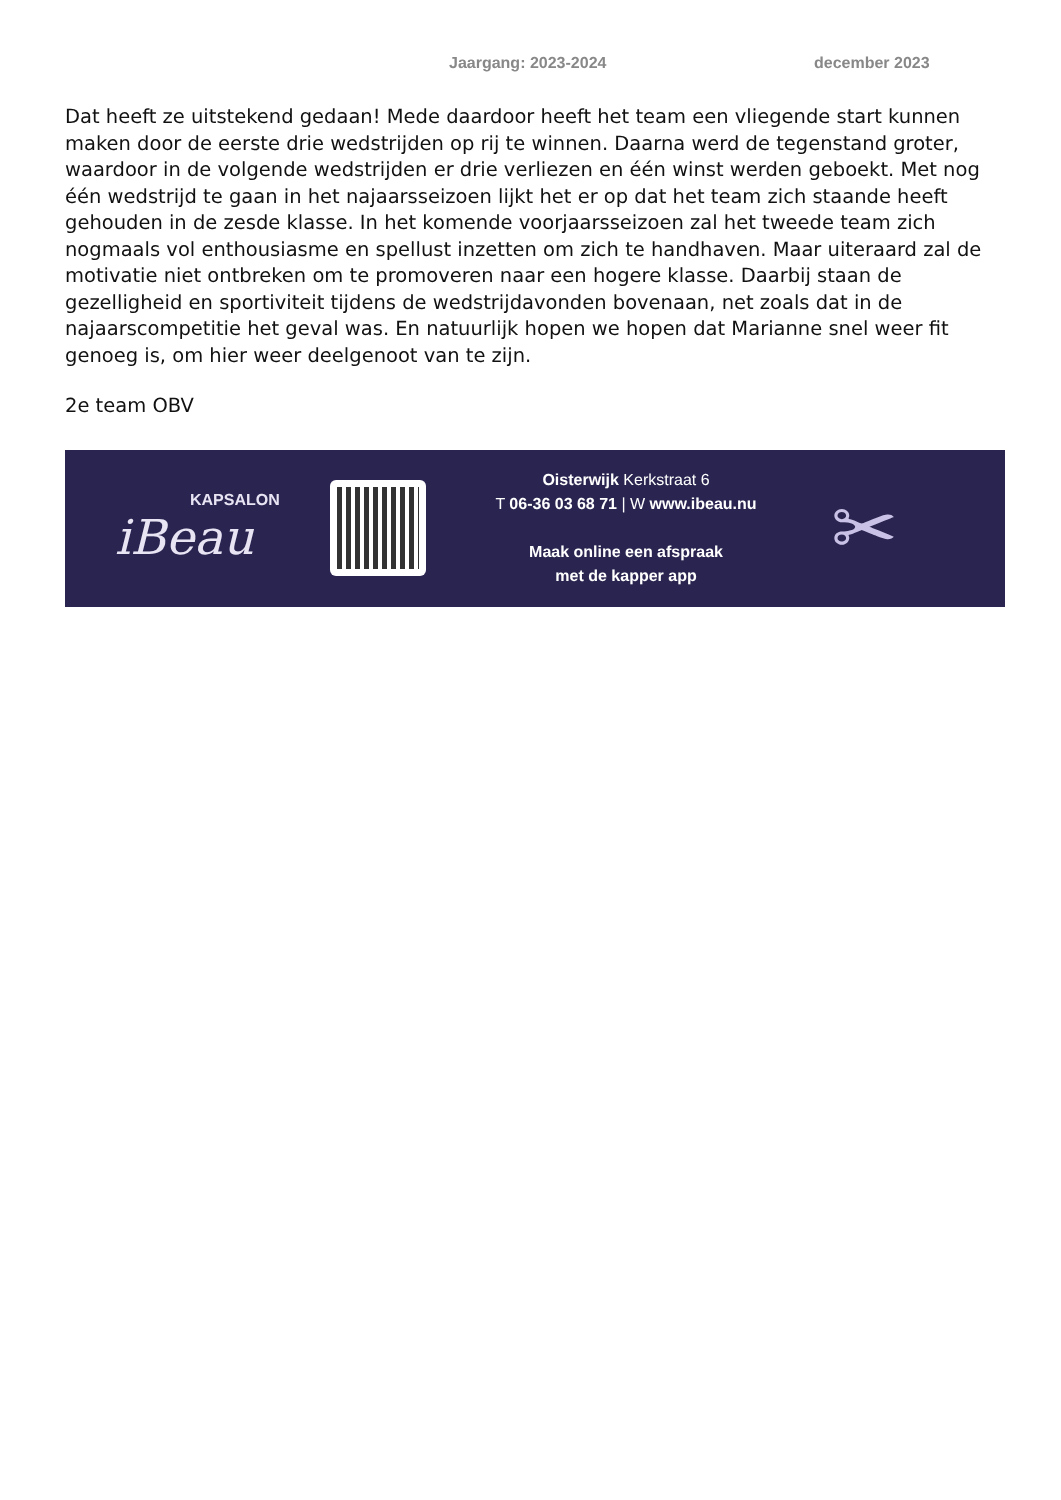Jaargang: 2023-2024 december 2023
Dat heeft ze uitstekend gedaan! Mede daardoor heeft het team een vliegende start kunnen maken door de eerste drie wedstrijden op rij te winnen. Daarna werd de tegenstand groter, waardoor in de volgende wedstrijden er drie verliezen en één winst werden geboekt. Met nog één wedstrijd te gaan in het najaarsseizoen lijkt het er op dat het team zich staande heeft gehouden in de zesde klasse. In het komende voorjaarsseizoen zal het tweede team zich nogmaals vol enthousiasme en spellust inzetten om zich te handhaven. Maar uiteraard zal de motivatie niet ontbreken om te promoveren naar een hogere klasse. Daarbij staan de gezelligheid en sportiviteit tijdens de wedstrijdavonden bovenaan, net zoals dat in de najaarscompetitie het geval was. En natuurlijk hopen we hopen dat Marianne snel weer fit genoeg is, om hier weer deelgenoot van te zijn.
2e team OBV
KAPSALON
iBeau
Oisterwijk Kerkstraat 6
T 06-36 03 68 71 | W www.ibeau.nu
Maak online een afspraak
met de kapper app
✂